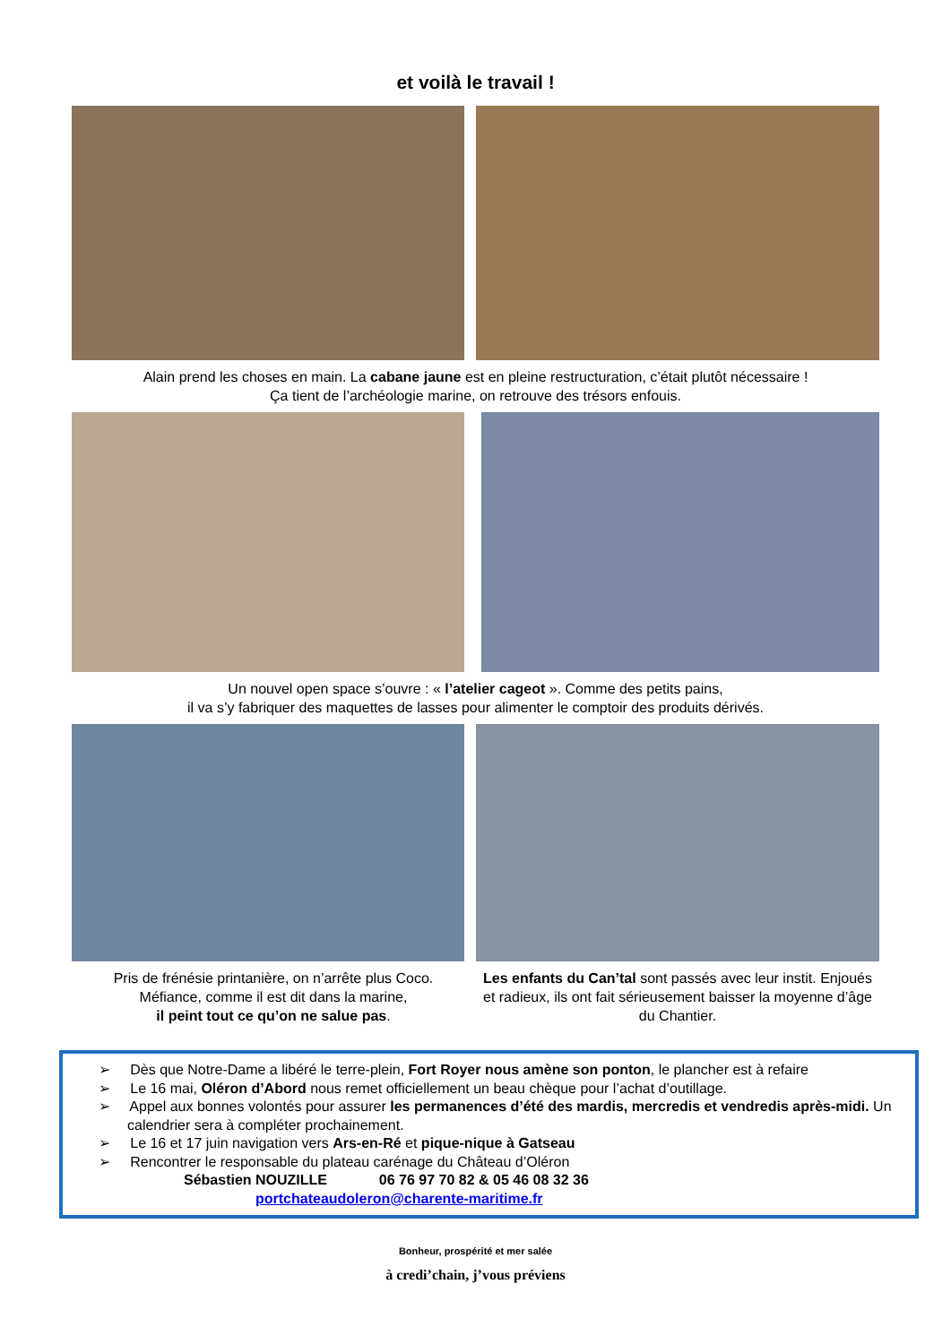et voilà le travail !
Alain prend les choses en main. La cabane jaune est en pleine restructuration, c’était plutôt nécessaire !
Ça tient de l’archéologie marine, on retrouve des trésors enfouis.
Un nouvel open space s’ouvre : « l’atelier cageot ». Comme des petits pains,
il va s’y fabriquer des maquettes de lasses pour alimenter le comptoir des produits dérivés.
Pris de frénésie printanière, on n’arrête plus Coco.
Méfiance, comme il est dit dans la marine,
il peint tout ce qu’on ne salue pas.
Les enfants du Can’tal sont passés avec leur instit. Enjoués et radieux, ils ont fait sérieusement baisser la moyenne d’âge du Chantier.
➢ Dès que Notre-Dame a libéré le terre-plein, Fort Royer nous amène son ponton, le plancher est à refaire
➢ Le 16 mai, Oléron d’Abord nous remet officiellement un beau chèque pour l’achat d’outillage.
➢ Appel aux bonnes volontés pour assurer les permanences d’été des mardis, mercredis et vendredis après-midi. Un calendrier sera à compléter prochainement.
➢ Le 16 et 17 juin navigation vers Ars-en-Ré et pique-nique à Gatseau
➢ Rencontrer le responsable du plateau carénage du Château d’Oléron
Sébastien NOUZILLE 06 76 97 70 82 & 05 46 08 32 36
portchateaudoleron@charente-maritime.fr
Bonheur, prospérité et mer salée
à credi’chain, j’vous préviens